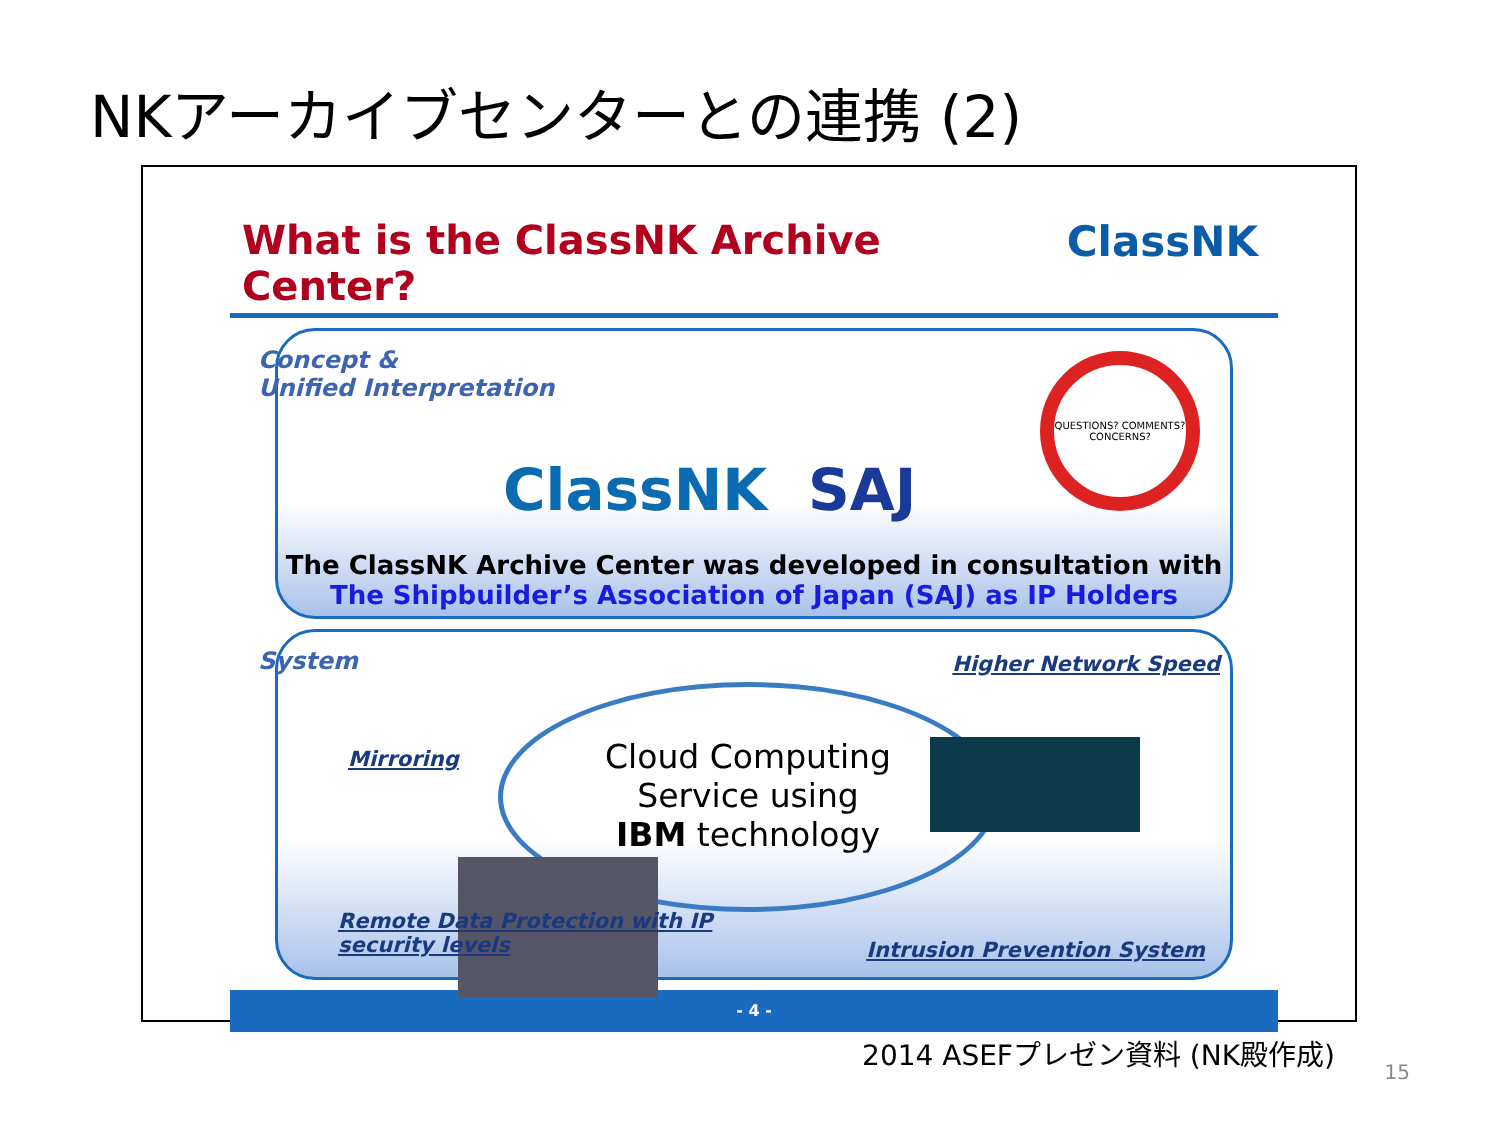NKアーカイブセンターとの連携 (2)
What is the ClassNK Archive Center? ClassNK
Concept &
Unified Interpretation
ClassNK SAJ
QUESTIONS? COMMENTS? CONCERNS?
The ClassNK Archive Center was developed in consultation with
The Shipbuilder’s Association of Japan (SAJ) as IP Holders
System
Mirroring
Higher Network Speed
Cloud Computing
Service using
IBM technology
Remote Data Protection with IP
security levels
Intrusion Prevention System
- 4 -
2014 ASEFプレゼン資料 (NK殿作成)
15